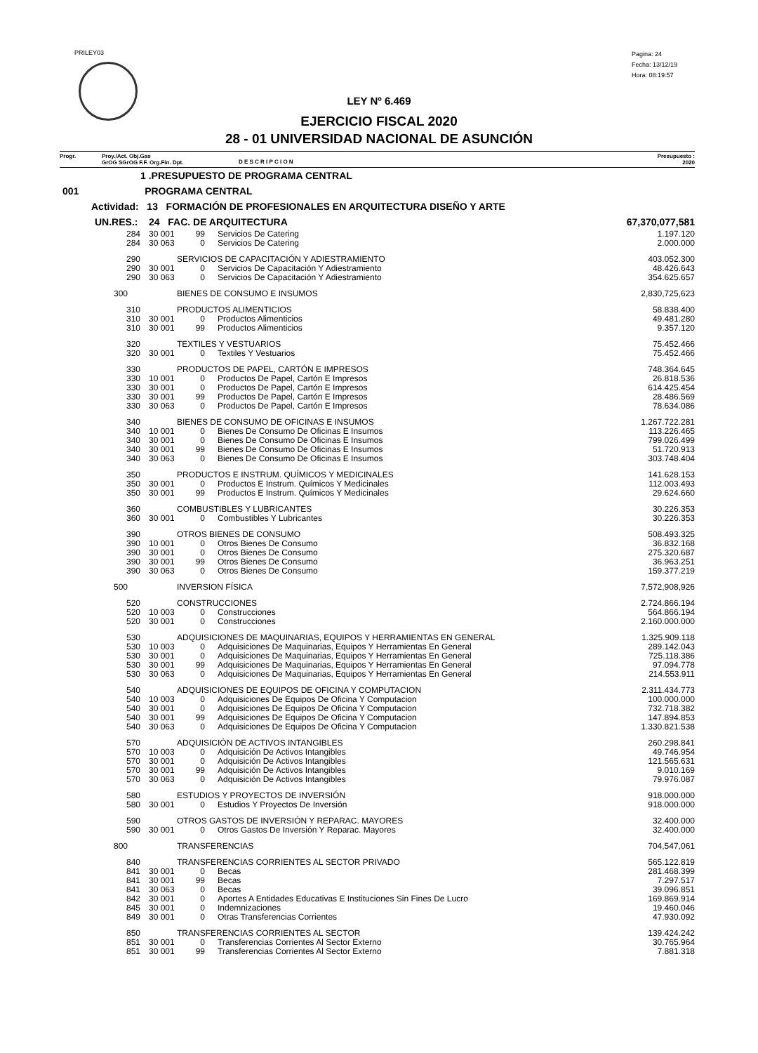PRILEY03
Pagina: 24
Fecha: 13/12/19
Hora: 08:19:57
LEY Nº 6.469
EJERCICIO FISCAL 2020
28 - 01 UNIVERSIDAD NACIONAL DE ASUNCIÓN
Progr. Proy./Act. Obj.Gas
GrOG SGrOG F.F. Org.Fin. Dpt.
D E S C R I P C I O N
Presupuesto :
2020
| 1 .PRESUPUESTO DE PROGRAMA CENTRAL | | | | | |
| 001 PROGRAMA CENTRAL | | | | | |
| Actividad: 13 FORMACIÓN DE PROFESIONALES EN ARQUITECTURA DISEÑO Y ARTE | | | | | |
| UN.RES.: 24 FAC. DE ARQUITECTURA | | | | | 67,370,077,581 |
| 284 | 30 001 | 99 | Servicios De Catering | | 1.197.120 |
| 284 | 30 063 | 0 | Servicios De Catering | | 2.000.000 |
| 290 | SERVICIOS DE CAPACITACIÓN Y ADIESTRAMIENTO | | | | 403.052.300 |
| 290 | 30 001 | 0 | Servicios De Capacitación Y Adiestramiento | | 48.426.643 |
| 290 | 30 063 | 0 | Servicios De Capacitación Y Adiestramiento | | 354.625.657 |
| 300 | BIENES DE CONSUMO E INSUMOS | | | | 2,830,725,623 |
| 310 | PRODUCTOS ALIMENTICIOS | | | | 58.838.400 |
| 310 | 30 001 | 0 | Productos Alimenticios | | 49.481.280 |
| 310 | 30 001 | 99 | Productos Alimenticios | | 9.357.120 |
| 320 | TEXTILES Y VESTUARIOS | | | | 75.452.466 |
| 320 | 30 001 | 0 | Textiles Y Vestuarios | | 75.452.466 |
| 330 | PRODUCTOS DE PAPEL, CARTÓN E IMPRESOS | | | | 748.364.645 |
| 330 | 10 001 | 0 | Productos De Papel, Cartón E Impresos | | 26.818.536 |
| 330 | 30 001 | 0 | Productos De Papel, Cartón E Impresos | | 614.425.454 |
| 330 | 30 001 | 99 | Productos De Papel, Cartón E Impresos | | 28.486.569 |
| 330 | 30 063 | 0 | Productos De Papel, Cartón E Impresos | | 78.634.086 |
| 340 | BIENES DE CONSUMO DE OFICINAS E INSUMOS | | | | 1.267.722.281 |
| 340 | 10 001 | 0 | Bienes De Consumo De Oficinas E Insumos | | 113.226.465 |
| 340 | 30 001 | 0 | Bienes De Consumo De Oficinas E Insumos | | 799.026.499 |
| 340 | 30 001 | 99 | Bienes De Consumo De Oficinas E Insumos | | 51.720.913 |
| 340 | 30 063 | 0 | Bienes De Consumo De Oficinas E Insumos | | 303.748.404 |
| 350 | PRODUCTOS E INSTRUM. QUÍMICOS Y MEDICINALES | | | | 141.628.153 |
| 350 | 30 001 | 0 | Productos E Instrum. Químicos Y Medicinales | | 112.003.493 |
| 350 | 30 001 | 99 | Productos E Instrum. Químicos Y Medicinales | | 29.624.660 |
| 360 | COMBUSTIBLES Y LUBRICANTES | | | | 30.226.353 |
| 360 | 30 001 | 0 | Combustibles Y Lubricantes | | 30.226.353 |
| 390 | OTROS BIENES DE CONSUMO | | | | 508.493.325 |
| 390 | 10 001 | 0 | Otros Bienes De Consumo | | 36.832.168 |
| 390 | 30 001 | 0 | Otros Bienes De Consumo | | 275.320.687 |
| 390 | 30 001 | 99 | Otros Bienes De Consumo | | 36.963.251 |
| 390 | 30 063 | 0 | Otros Bienes De Consumo | | 159.377.219 |
| 500 | INVERSION FÍSICA | | | | 7,572,908,926 |
| 520 | CONSTRUCCIONES | | | | 2.724.866.194 |
| 520 | 10 003 | 0 | Construcciones | | 564.866.194 |
| 520 | 30 001 | 0 | Construcciones | | 2.160.000.000 |
| 530 | ADQUISICIONES DE MAQUINARIAS, EQUIPOS Y HERRAMIENTAS EN GENERAL | | | | 1.325.909.118 |
| 530 | 10 003 | 0 | Adquisiciones De Maquinarias, Equipos Y Herramientas En General | | 289.142.043 |
| 530 | 30 001 | 0 | Adquisiciones De Maquinarias, Equipos Y Herramientas En General | | 725.118.386 |
| 530 | 30 001 | 99 | Adquisiciones De Maquinarias, Equipos Y Herramientas En General | | 97.094.778 |
| 530 | 30 063 | 0 | Adquisiciones De Maquinarias, Equipos Y Herramientas En General | | 214.553.911 |
| 540 | ADQUISICIONES DE EQUIPOS DE OFICINA Y COMPUTACION | | | | 2.311.434.773 |
| 540 | 10 003 | 0 | Adquisiciones De Equipos De Oficina Y Computacion | | 100.000.000 |
| 540 | 30 001 | 0 | Adquisiciones De Equipos De Oficina Y Computacion | | 732.718.382 |
| 540 | 30 001 | 99 | Adquisiciones De Equipos De Oficina Y Computacion | | 147.894.853 |
| 540 | 30 063 | 0 | Adquisiciones De Equipos De Oficina Y Computacion | | 1.330.821.538 |
| 570 | ADQUISICIÓN DE ACTIVOS INTANGIBLES | | | | 260.298.841 |
| 570 | 10 003 | 0 | Adquisición De Activos Intangibles | | 49.746.954 |
| 570 | 30 001 | 0 | Adquisición De Activos Intangibles | | 121.565.631 |
| 570 | 30 001 | 99 | Adquisición De Activos Intangibles | | 9.010.169 |
| 570 | 30 063 | 0 | Adquisición De Activos Intangibles | | 79.976.087 |
| 580 | ESTUDIOS Y PROYECTOS DE INVERSIÓN | | | | 918.000.000 |
| 580 | 30 001 | 0 | Estudios Y Proyectos De Inversión | | 918.000.000 |
| 590 | OTROS GASTOS DE INVERSIÓN Y REPARAC. MAYORES | | | | 32.400.000 |
| 590 | 30 001 | 0 | Otros Gastos De Inversión Y Reparac. Mayores | | 32.400.000 |
| 800 | TRANSFERENCIAS | | | | 704,547,061 |
| 840 | TRANSFERENCIAS CORRIENTES AL SECTOR PRIVADO | | | | 565.122.819 |
| 841 | 30 001 | 0 | Becas | | 281.468.399 |
| 841 | 30 001 | 99 | Becas | | 7.297.517 |
| 841 | 30 063 | 0 | Becas | | 39.096.851 |
| 842 | 30 001 | 0 | Aportes A Entidades Educativas E Instituciones Sin Fines De Lucro | | 169.869.914 |
| 845 | 30 001 | 0 | Indemnizaciones | | 19.460.046 |
| 849 | 30 001 | 0 | Otras Transferencias Corrientes | | 47.930.092 |
| 850 | TRANSFERENCIAS CORRIENTES AL SECTOR | | | | 139.424.242 |
| 851 | 30 001 | 0 | Transferencias Corrientes Al Sector Externo | | 30.765.964 |
| 851 | 30 001 | 99 | Transferencias Corrientes Al Sector Externo | | 7.881.318 |